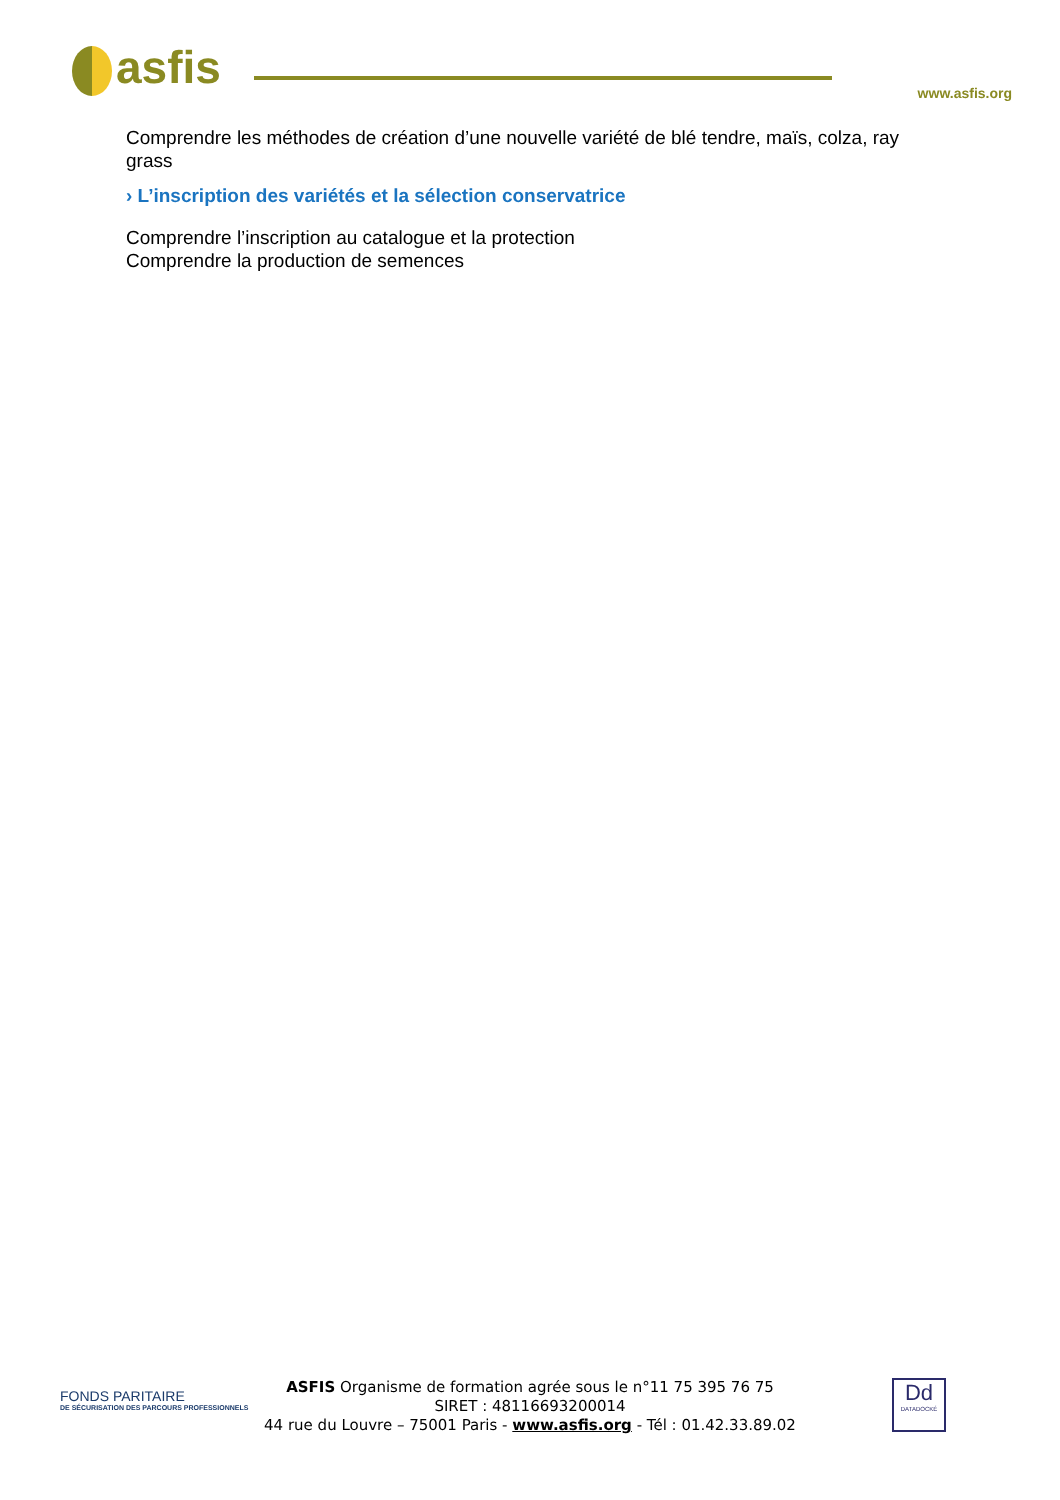asfis www.asfis.org
Comprendre les méthodes de création d’une nouvelle variété de blé tendre, maïs, colza, ray grass
› L’inscription des variétés et la sélection conservatrice
Comprendre l’inscription au catalogue et la protection
Comprendre la production de semences
FONDS PARITAIRE
DE SÉCURISATION DES PARCOURS PROFESSIONNELS
ASFIS Organisme de formation agrée sous le n°11 75 395 76 75
SIRET : 48116693200014
44 rue du Louvre – 75001 Paris - www.asfis.org - Tél : 01.42.33.89.02
Dd
DATADOCKÉ